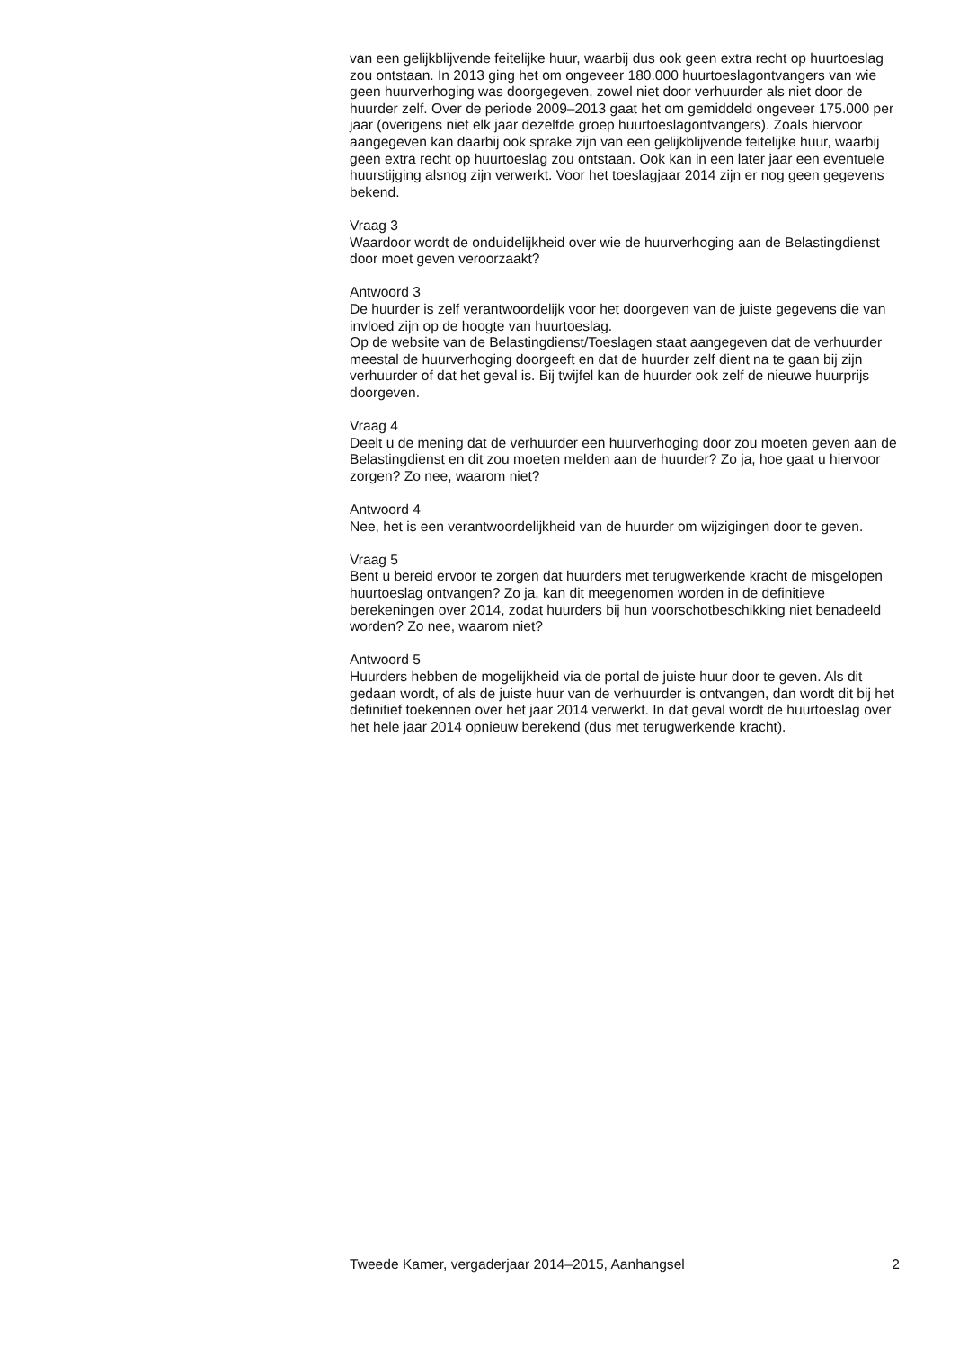van een gelijkblijvende feitelijke huur, waarbij dus ook geen extra recht op huurtoeslag zou ontstaan. In 2013 ging het om ongeveer 180.000 huurtoeslag­ontvangers van wie geen huurverhoging was doorgegeven, zowel niet door verhuurder als niet door de huurder zelf. Over de periode 2009–2013 gaat het om gemiddeld ongeveer 175.000 per jaar (overigens niet elk jaar dezelfde groep huurtoeslagontvangers). Zoals hiervoor aangegeven kan daarbij ook sprake zijn van een gelijkblijvende feitelijke huur, waarbij geen extra recht op huurtoeslag zou ontstaan. Ook kan in een later jaar een eventuele huurstij­ging alsnog zijn verwerkt. Voor het toeslagjaar 2014 zijn er nog geen gegevens bekend.
Vraag 3
Waardoor wordt de onduidelijkheid over wie de huurverhoging aan de Belastingdienst door moet geven veroorzaakt?
Antwoord 3
De huurder is zelf verantwoordelijk voor het doorgeven van de juiste gegevens die van invloed zijn op de hoogte van huurtoeslag.
Op de website van de Belastingdienst/Toeslagen staat aangegeven dat de verhuurder meestal de huurverhoging doorgeeft en dat de huurder zelf dient na te gaan bij zijn verhuurder of dat het geval is. Bij twijfel kan de huurder ook zelf de nieuwe huurprijs doorgeven.
Vraag 4
Deelt u de mening dat de verhuurder een huurverhoging door zou moeten geven aan de Belastingdienst en dit zou moeten melden aan de huurder? Zo ja, hoe gaat u hiervoor zorgen? Zo nee, waarom niet?
Antwoord 4
Nee, het is een verantwoordelijkheid van de huurder om wijzigingen door te geven.
Vraag 5
Bent u bereid ervoor te zorgen dat huurders met terugwerkende kracht de misgelopen huurtoeslag ontvangen? Zo ja, kan dit meegenomen worden in de definitieve berekeningen over 2014, zodat huurders bij hun voorschotbe­schikking niet benadeeld worden? Zo nee, waarom niet?
Antwoord 5
Huurders hebben de mogelijkheid via de portal de juiste huur door te geven. Als dit gedaan wordt, of als de juiste huur van de verhuurder is ontvangen, dan wordt dit bij het definitief toekennen over het jaar 2014 verwerkt. In dat geval wordt de huurtoeslag over het hele jaar 2014 opnieuw berekend (dus met terugwerkende kracht).
Tweede Kamer, vergaderjaar 2014–2015, Aanhangsel 2